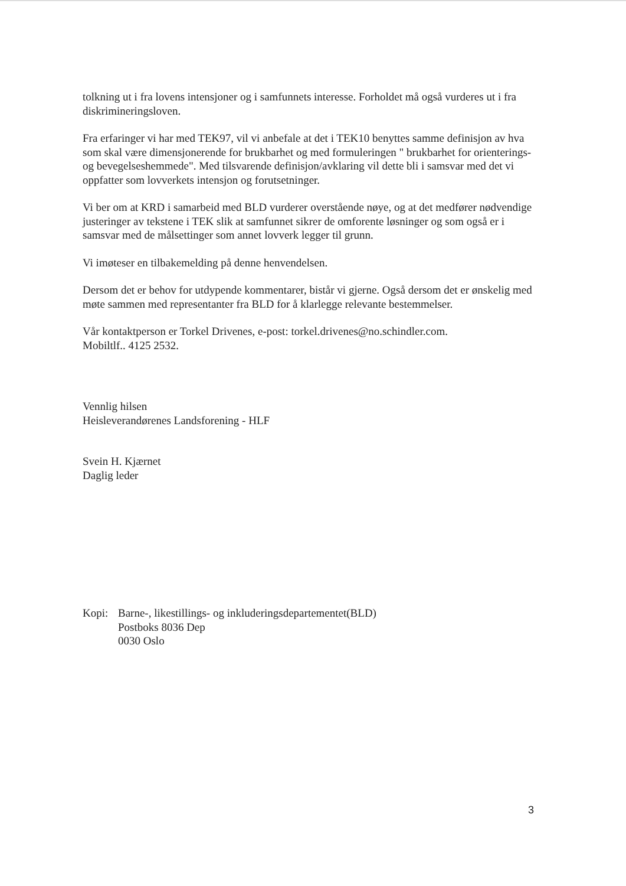tolkning ut i fra lovens intensjoner og i samfunnets interesse. Forholdet må også vurderes ut i fra diskrimineringsloven.
Fra erfaringer vi har med TEK97, vil vi anbefale at det i TEK10 benyttes samme definisjon av hva som skal være dimensjonerende for brukbarhet og med formuleringen " brukbarhet for orienterings- og bevegelseshemmede". Med tilsvarende definisjon/avklaring vil dette bli i samsvar med det vi oppfatter som lovverkets intensjon og forutsetninger.
Vi ber om at KRD i samarbeid med BLD vurderer overstående nøye, og at det medfører nødvendige justeringer av tekstene i TEK slik at samfunnet sikrer de omforente løsninger og som også er i samsvar med de målsettinger som annet lovverk legger til grunn.
Vi imøteser en tilbakemelding på denne henvendelsen.
Dersom det er behov for utdypende kommentarer, bistår vi gjerne. Også dersom det er ønskelig med møte sammen med representanter fra BLD for å klarlegge relevante bestemmelser.
Vår kontaktperson er Torkel Drivenes, e-post: torkel.drivenes@no.schindler.com.
Mobiltlf.. 4125 2532.
Vennlig hilsen
Heisleverandørenes Landsforening - HLF
Svein H. Kjærnet
Daglig leder
Kopi: Barne-, likestillings- og inkluderingsdepartementet(BLD)
Postboks 8036 Dep
0030 Oslo
3